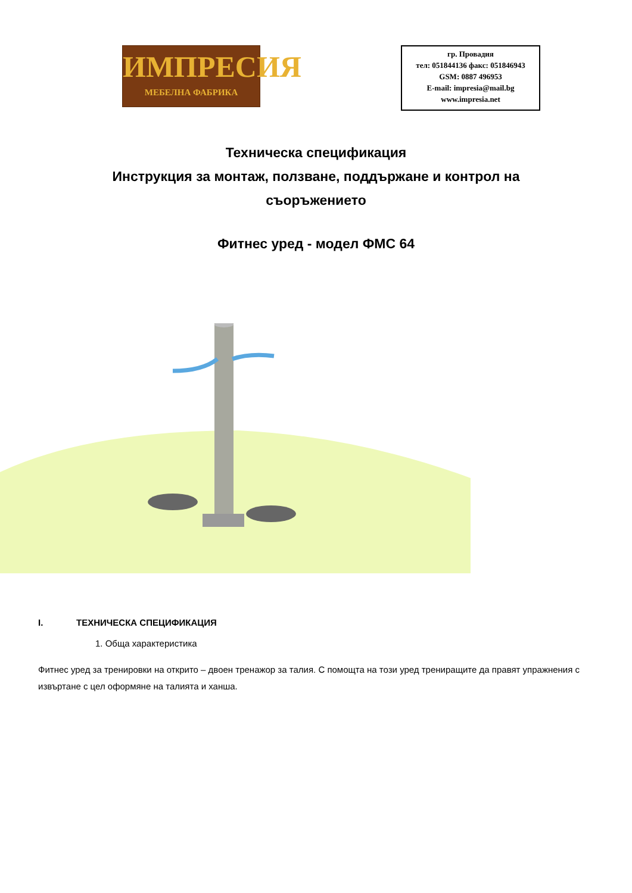ИМПРЕСИЯ
МЕБЕЛНА ФАБРИКА
гр. Провадия
тел: 051844136 факс: 051846943
GSM: 0887 496953
E-mail: impresia@mail.bg
www.impresia.net
Техническа спецификация
Инструкция за монтаж, ползване, поддържане и контрол на съоръжението
Фитнес уред - модел ФМС 64
I. ТЕХНИЧЕСКА СПЕЦИФИКАЦИЯ
1. Обща характеристика
Фитнес уред за тренировки на открито – двоен тренажор за талия. С помощта на този уред трениращите да правят упражнения с извъртане с цел оформяне на талията и ханша.